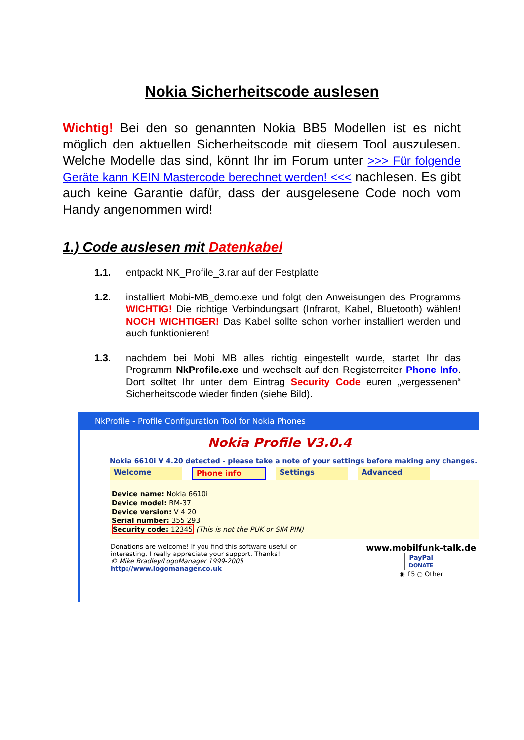Nokia Sicherheitscode auslesen
Wichtig! Bei den so genannten Nokia BB5 Modellen ist es nicht möglich den aktuellen Sicherheitscode mit diesem Tool auszulesen. Welche Modelle das sind, könnt Ihr im Forum unter >>> Für folgende Geräte kann KEIN Mastercode berechnet werden! <<< nachlesen. Es gibt auch keine Garantie dafür, dass der ausgelesene Code noch vom Handy angenommen wird!
1.) Code auslesen mit Datenkabel
1.1. entpackt NK_Profile_3.rar auf der Festplatte
1.2. installiert Mobi-MB_demo.exe und folgt den Anweisungen des Programms WICHTIG! Die richtige Verbindungsart (Infrarot, Kabel, Bluetooth) wählen! NOCH WICHTIGER! Das Kabel sollte schon vorher installiert werden und auch funktionieren!
1.3. nachdem bei Mobi MB alles richtig eingestellt wurde, startet Ihr das Programm NkProfile.exe und wechselt auf den Registerreiter Phone Info. Dort solltet Ihr unter dem Eintrag Security Code euren „vergessenen“ Sicherheitscode wieder finden (siehe Bild).
NkProfile - Profile Configuration Tool for Nokia Phones
Nokia Profile V3.0.4
Nokia 6610i V 4.20 detected - please take a note of your settings before making any changes.
Welcome Phone info Settings Advanced
Device name: Nokia 6610i
Device model: RM-37
Device version: V 4 20
Serial number: 355 293
Security code: 12345 (This is not the PUK or SIM PIN)
Donations are welcome! If you find this software useful or
interesting, I really appreciate your support. Thanks!
© Mike Bradley/LogoManager 1999-2005
http://www.logomanager.co.uk
www.mobilfunk-talk.de
PayPal
DONATE
◉ £5 ○ Other